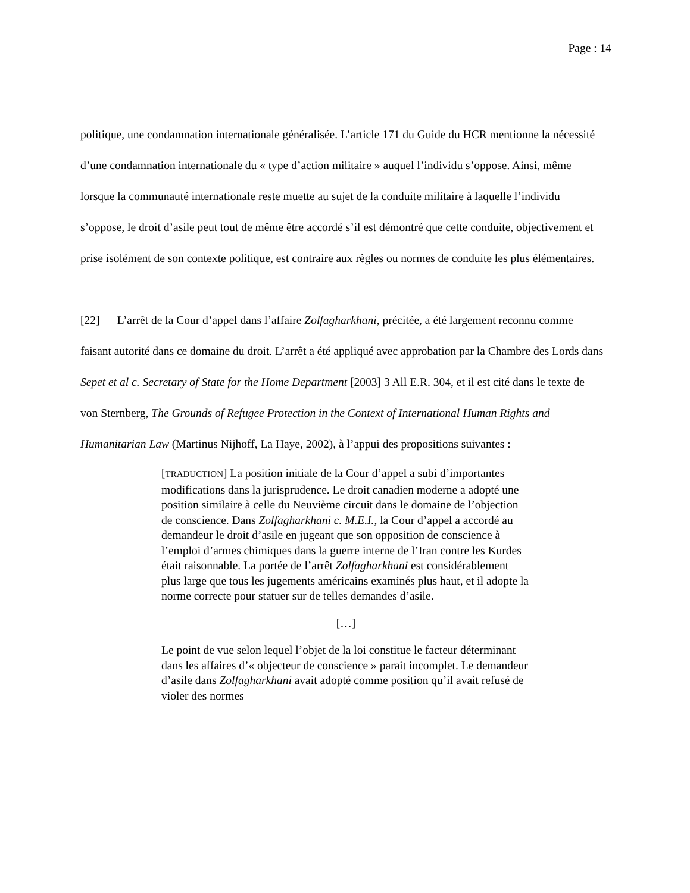Page : 14
politique, une condamnation internationale généralisée. L’article 171 du Guide du HCR mentionne la nécessité d’une condamnation internationale du « type d’action militaire » auquel l’individu s’oppose. Ainsi, même lorsque la communauté internationale reste muette au sujet de la conduite militaire à laquelle l’individu s’oppose, le droit d’asile peut tout de même être accordé s’il est démontré que cette conduite, objectivement et prise isolément de son contexte politique, est contraire aux règles ou normes de conduite les plus élémentaires.
[22] L’arrêt de la Cour d’appel dans l’affaire Zolfagharkhani, précitée, a été largement reconnu comme faisant autorité dans ce domaine du droit. L’arrêt a été appliqué avec approbation par la Chambre des Lords dans Sepet et al c. Secretary of State for the Home Department [2003] 3 All E.R. 304, et il est cité dans le texte de von Sternberg, The Grounds of Refugee Protection in the Context of International Human Rights and Humanitarian Law (Martinus Nijhoff, La Haye, 2002), à l’appui des propositions suivantes :
[TRADUCTION] La position initiale de la Cour d’appel a subi d’importantes modifications dans la jurisprudence. Le droit canadien moderne a adopté une position similaire à celle du Neuvième circuit dans le domaine de l’objection de conscience. Dans Zolfagharkhani c. M.E.I., la Cour d’appel a accordé au demandeur le droit d’asile en jugeant que son opposition de conscience à l’emploi d’armes chimiques dans la guerre interne de l’Iran contre les Kurdes était raisonnable. La portée de l’arrêt Zolfagharkhani est considérablement plus large que tous les jugements américains examinés plus haut, et il adopte la norme correcte pour statuer sur de telles demandes d’asile.
[…]
Le point de vue selon lequel l’objet de la loi constitue le facteur déterminant dans les affaires d’« objecteur de conscience » parait incomplet. Le demandeur d’asile dans Zolfagharkhani avait adopté comme position qu’il avait refusé de violer des normes